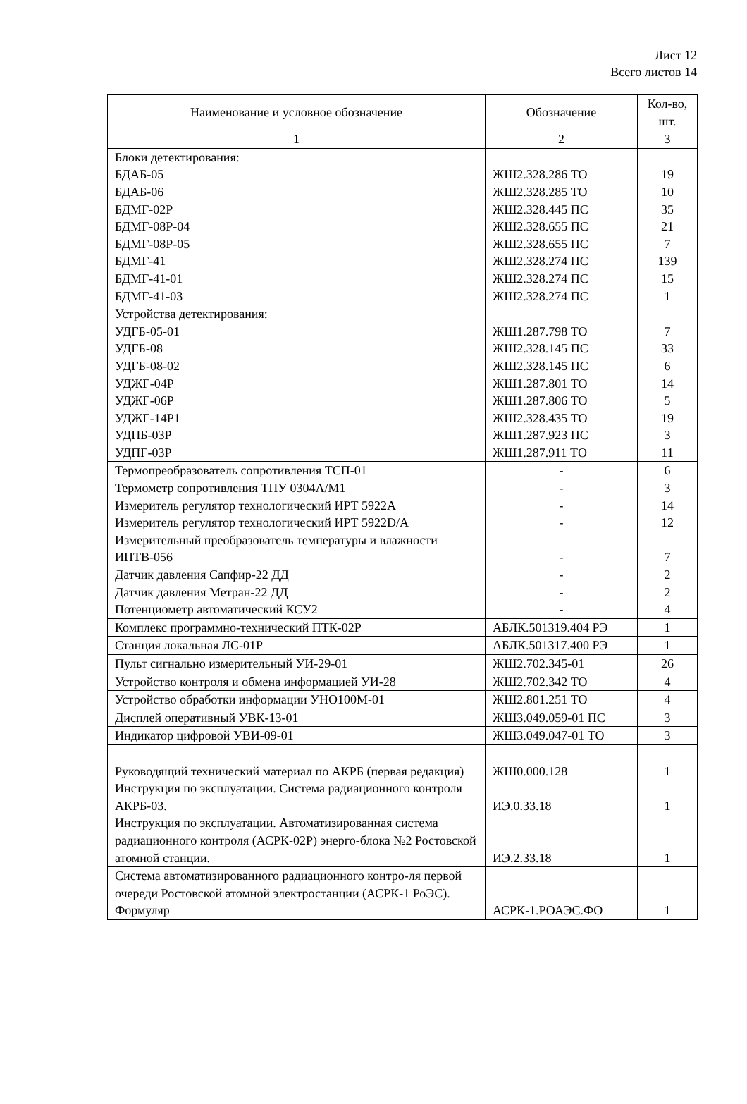Лист 12
Всего листов 14
| Наименование и условное обозначение | Обозначение | Кол-во, шт. |
| --- | --- | --- |
| 1 | 2 | 3 |
| Блоки детектирования: БДАБ-05 БДАБ-06 БДМГ-02Р БДМГ-08Р-04 БДМГ-08Р-05 БДМГ-41 БДМГ-41-01 БДМГ-41-03 | ЖШ2.328.286 ТО ЖШ2.328.285 ТО ЖШ2.328.445 ПС ЖШ2.328.655 ПС ЖШ2.328.655 ПС ЖШ2.328.274 ПС ЖШ2.328.274 ПС ЖШ2.328.274 ПС | 19 10 35 21 7 139 15 1 |
| Устройства детектирования: УДГБ-05-01 УДГБ-08 УДГБ-08-02 УДЖГ-04Р УДЖГ-06Р УДЖГ-14Р1 УДПБ-03Р УДПГ-03Р | ЖШ1.287.798 ТО ЖШ2.328.145 ПС ЖШ2.328.145 ПС ЖШ1.287.801 ТО ЖШ1.287.806 ТО ЖШ2.328.435 ТО ЖШ1.287.923 ПС ЖШ1.287.911 ТО | 7 33 6 14 5 19 3 11 |
| Термопреобразователь сопротивления ТСП-01 Термометр сопротивления ТПУ 0304А/М1 Измеритель регулятор технологический ИРТ 5922А Измеритель регулятор технологический ИРТ 5922D/A Измерительный преобразователь температуры и влажности ИПТВ-056 Датчик давления Сапфир-22 ДД Датчик давления Метран-22 ДД Потенциометр автоматический КСУ2 | - - - - - - - - | 6 3 14 12 7 2 2 4 |
| Комплекс программно-технический ПТК-02Р | АБЛК.501319.404 РЭ | 1 |
| Станция локальная ЛС-01Р | АБЛК.501317.400 РЭ | 1 |
| Пульт сигнально измерительный УИ-29-01 | ЖШ2.702.345-01 | 26 |
| Устройство контроля и обмена информацией УИ-28 | ЖШ2.702.342 ТО | 4 |
| Устройство обработки информации УНО100М-01 | ЖШ2.801.251 ТО | 4 |
| Дисплей оперативный УВК-13-01 | ЖШ3.049.059-01 ПС | 3 |
| Индикатор цифровой УВИ-09-01 | ЖШ3.049.047-01 ТО | 3 |
| Руководящий технический материал по АКРБ (первая редакция) Инструкция по эксплуатации. Система радиационного контроля АКРБ-03. Инструкция по эксплуатации. Автоматизированная система радиационного контроля (АСРК-02Р) энерго-блока №2 Ростовской атомной станции. | ЖШ0.000.128 ИЭ.0.33.18 ИЭ.2.33.18 | 1 1 1 |
| Система автоматизированного радиационного контро-ля первой очереди Ростовской атомной электростанции (АСРК-1 РоЭС). Формуляр | АСРК-1.РОАЭС.ФО | 1 |